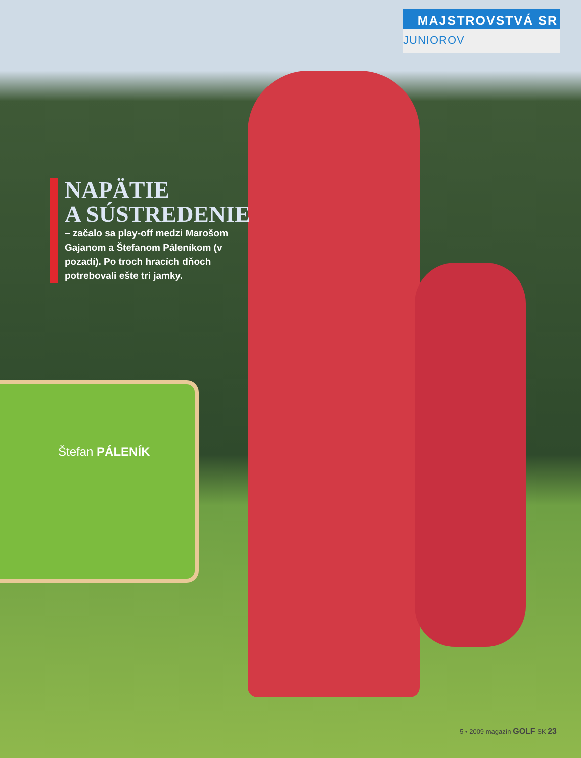MAJSTROVSTVÁ SR
JUNIOROV
NAPÄTIE
A SÚSTREDENIE
– začalo sa play-off medzi Marošom Gajanom a Štefanom Páleníkom (v pozadí). Po troch hracích dňoch potrebovali ešte tri jamky.
Štefan PÁLENÍK
5 • 2009 magazín GOLF SK 23